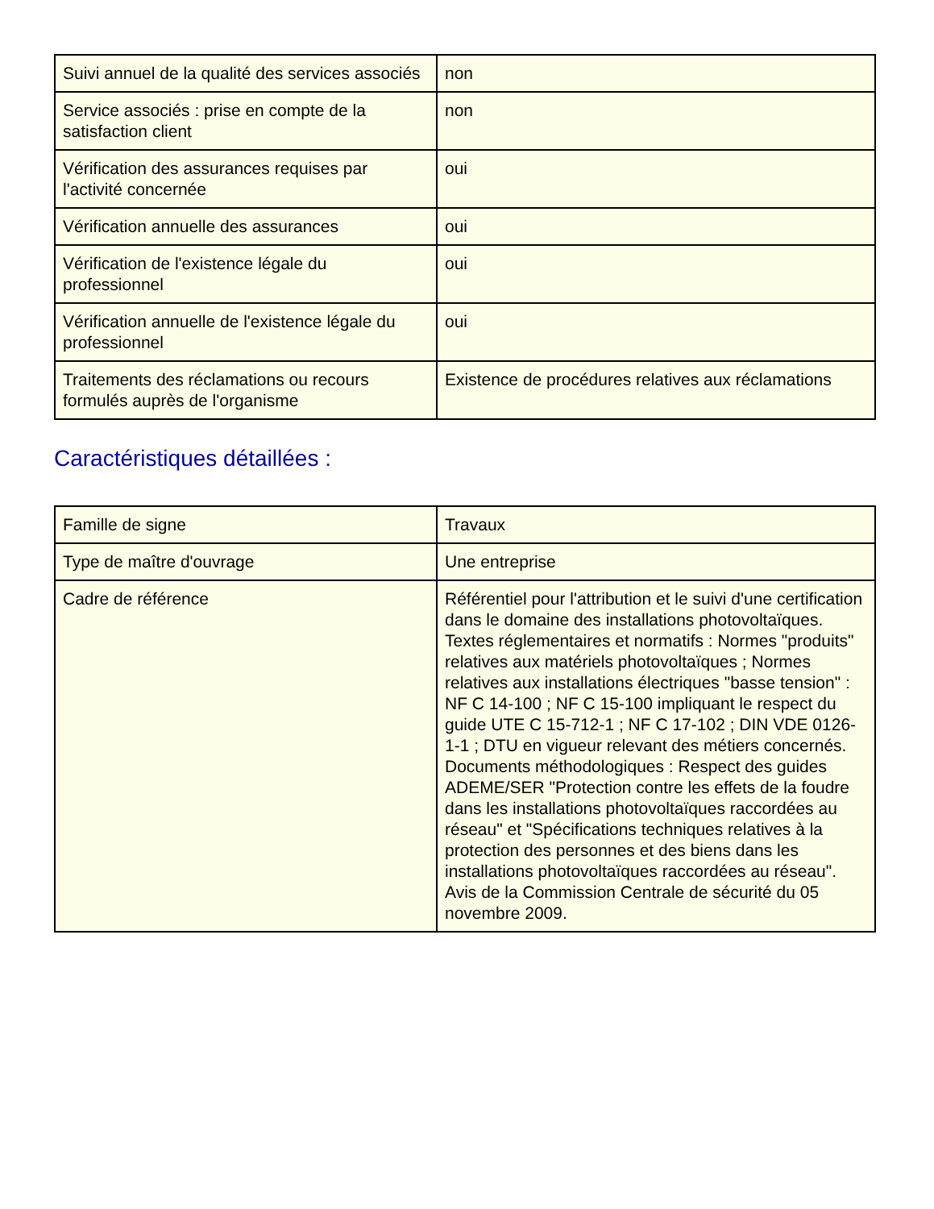| Suivi annuel de la qualité des services associés | non |
| Service associés : prise en compte de la satisfaction client | non |
| Vérification des assurances requises par l'activité concernée | oui |
| Vérification annuelle des assurances | oui |
| Vérification de l'existence légale du professionnel | oui |
| Vérification annuelle de l'existence légale du professionnel | oui |
| Traitements des réclamations ou recours formulés auprès de l'organisme | Existence de procédures relatives aux réclamations |
Caractéristiques détaillées :
| Famille de signe | Travaux |
| Type de maître d'ouvrage | Une entreprise |
| Cadre de référence | Référentiel pour l'attribution et le suivi d'une certification dans le domaine des installations photovoltaïques. Textes réglementaires et normatifs : Normes "produits" relatives aux matériels photovoltaïques ; Normes relatives aux installations électriques "basse tension" : NF C 14-100 ; NF C 15-100 impliquant le respect du guide UTE C 15-712-1 ; NF C 17-102 ; DIN VDE 0126-1-1 ; DTU en vigueur relevant des métiers concernés. Documents méthodologiques : Respect des guides ADEME/SER "Protection contre les effets de la foudre dans les installations photovoltaïques raccordées au réseau" et "Spécifications techniques relatives à la protection des personnes et des biens dans les installations photovoltaïques raccordées au réseau". Avis de la Commission Centrale de sécurité du 05 novembre 2009. |